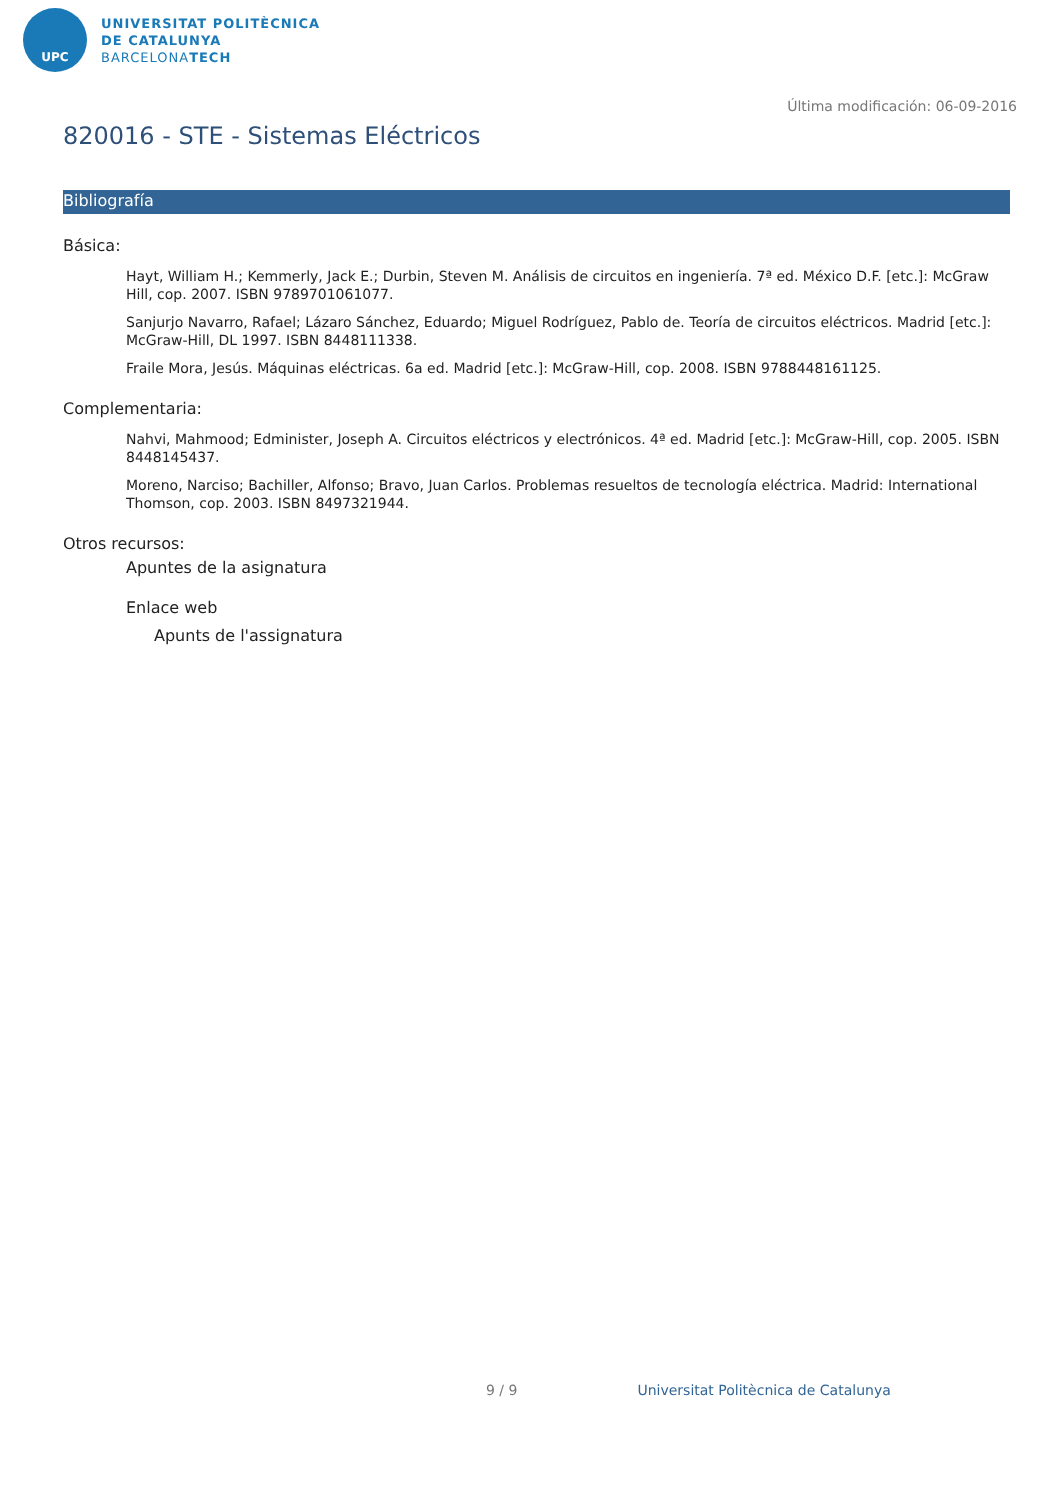UPC
UNIVERSITAT POLITÈCNICA
DE CATALUNYA
BARCELONATECH
Última modificación: 06-09-2016
820016 - STE - Sistemas Eléctricos
Bibliografía
Básica:
Hayt, William H.; Kemmerly, Jack E.; Durbin, Steven M. Análisis de circuitos en ingeniería. 7ª ed. México D.F. [etc.]: McGraw Hill, cop. 2007. ISBN 9789701061077.
Sanjurjo Navarro, Rafael; Lázaro Sánchez, Eduardo; Miguel Rodríguez, Pablo de. Teoría de circuitos eléctricos. Madrid [etc.]: McGraw-Hill, DL 1997. ISBN 8448111338.
Fraile Mora, Jesús. Máquinas eléctricas. 6a ed. Madrid [etc.]: McGraw-Hill, cop. 2008. ISBN 9788448161125.
Complementaria:
Nahvi, Mahmood; Edminister, Joseph A. Circuitos eléctricos y electrónicos. 4ª ed. Madrid [etc.]: McGraw-Hill, cop. 2005. ISBN 8448145437.
Moreno, Narciso; Bachiller, Alfonso; Bravo, Juan Carlos. Problemas resueltos de tecnología eléctrica. Madrid: International Thomson, cop. 2003. ISBN 8497321944.
Otros recursos:
Apuntes de la asignatura
Enlace web
Apunts de l'assignatura
9 / 9 Universitat Politècnica de Catalunya